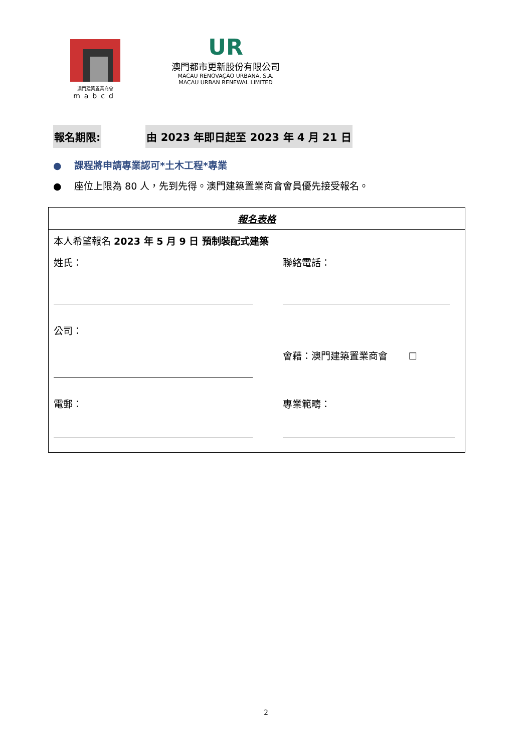澳門建築置業商會
mabcd
UR
澳門都市更新股份有限公司
MACAU RENOVAÇÃO URBANA, S.A.
MACAU URBAN RENEWAL LIMITED
報名期限: 由 2023 年即日起至 2023 年 4 月 21 日
● 課程將申請專業認可*土木工程*專業
● 座位上限為 80 人，先到先得。澳門建築置業商會會員優先接受報名。
| 報名表格 | |
| --- | --- |
| 本人希望報名 2023 年 5 月 9 日 預制裝配式建築 | |
| 姓氏： | 聯絡電話： |
| 公司： | 會藉：澳門建築置業商會 ☐ |
| 電郵： | 專業範疇： |
2